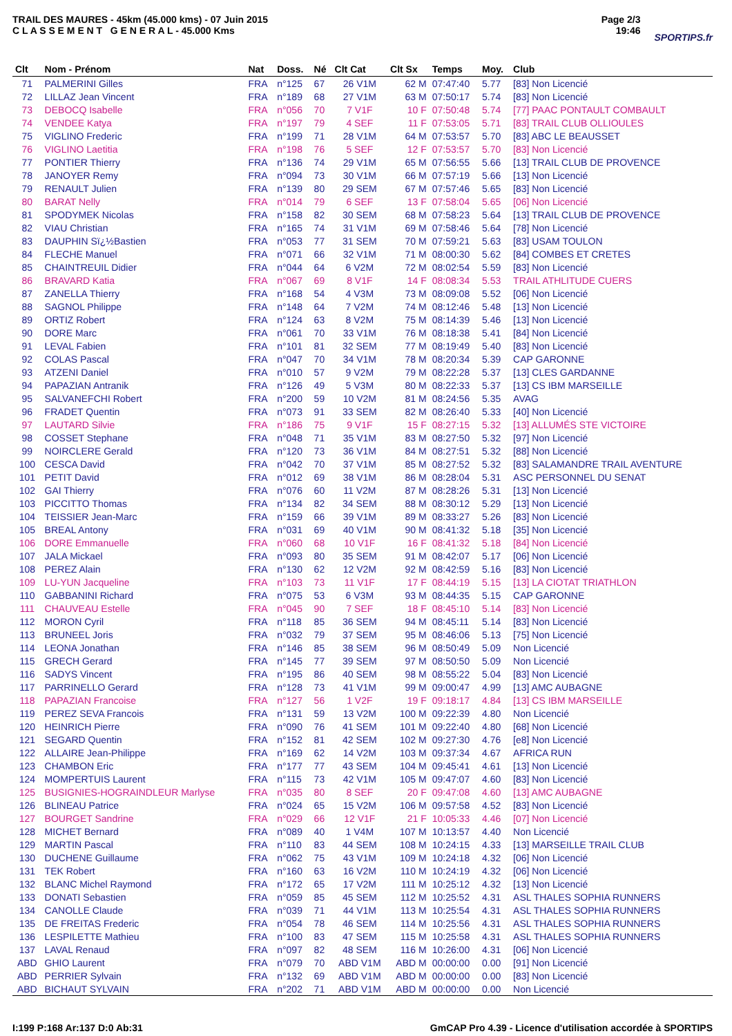TRAIL DES MAURES - 45km (45.000 kms) - 07 Juin 2015
C L A S S E M E N T G E N E R A L - 45.000 Kms
Page 2/3
19:46
SPORTIPS.fr
| Clt | Nom - Prénom | Nat | Doss. | Né | Clt Cat | Clt Sx | Temps | Moy. | Club |
| --- | --- | --- | --- | --- | --- | --- | --- | --- | --- |
| 71 | PALMERINI Gilles | FRA | n°125 | 67 | 26 V1M | 62 M | 07:47:40 | 5.77 | [83] Non Licencié |
| 72 | LILLAZ Jean Vincent | FRA | n°189 | 68 | 27 V1M | 63 M | 07:50:17 | 5.74 | [83] Non Licencié |
| 73 | DEBOCQ Isabelle | FRA | n°056 | 70 | 7 V1F | 10 F | 07:50:48 | 5.74 | [77] PAAC PONTAULT COMBAULT |
| 74 | VENDEE Katya | FRA | n°197 | 79 | 4 SEF | 11 F | 07:53:05 | 5.71 | [83] TRAIL CLUB OLLIOULES |
| 75 | VIGLINO Frederic | FRA | n°199 | 71 | 28 V1M | 64 M | 07:53:57 | 5.70 | [83] ABC LE BEAUSSET |
| 76 | VIGLINO Laetitia | FRA | n°198 | 76 | 5 SEF | 12 F | 07:53:57 | 5.70 | [83] Non Licencié |
| 77 | PONTIER Thierry | FRA | n°136 | 74 | 29 V1M | 65 M | 07:56:55 | 5.66 | [13] TRAIL CLUB DE PROVENCE |
| 78 | JANOYER Remy | FRA | n°094 | 73 | 30 V1M | 66 M | 07:57:19 | 5.66 | [13] Non Licencié |
| 79 | RENAULT Julien | FRA | n°139 | 80 | 29 SEM | 67 M | 07:57:46 | 5.65 | [83] Non Licencié |
| 80 | BARAT Nelly | FRA | n°014 | 79 | 6 SEF | 13 F | 07:58:04 | 5.65 | [06] Non Licencié |
| 81 | SPODYMEK Nicolas | FRA | n°158 | 82 | 30 SEM | 68 M | 07:58:23 | 5.64 | [13] TRAIL CLUB DE PROVENCE |
| 82 | VIAU Christian | FRA | n°165 | 74 | 31 V1M | 69 M | 07:58:46 | 5.64 | [78] Non Licencié |
| 83 | DAUPHIN Sï¿½Bastien | FRA | n°053 | 77 | 31 SEM | 70 M | 07:59:21 | 5.63 | [83] USAM TOULON |
| 84 | FLECHE Manuel | FRA | n°071 | 66 | 32 V1M | 71 M | 08:00:30 | 5.62 | [84] COMBES ET CRETES |
| 85 | CHAINTREUIL Didier | FRA | n°044 | 64 | 6 V2M | 72 M | 08:02:54 | 5.59 | [83] Non Licencié |
| 86 | BRAVARD Katia | FRA | n°067 | 69 | 8 V1F | 14 F | 08:08:34 | 5.53 | TRAIL ATHLITUDE CUERS |
| 87 | ZANELLA Thierry | FRA | n°168 | 54 | 4 V3M | 73 M | 08:09:08 | 5.52 | [06] Non Licencié |
| 88 | SAGNOL Philippe | FRA | n°148 | 64 | 7 V2M | 74 M | 08:12:46 | 5.48 | [13] Non Licencié |
| 89 | ORTIZ Robert | FRA | n°124 | 63 | 8 V2M | 75 M | 08:14:39 | 5.46 | [13] Non Licencié |
| 90 | DORE Marc | FRA | n°061 | 70 | 33 V1M | 76 M | 08:18:38 | 5.41 | [84] Non Licencié |
| 91 | LEVAL Fabien | FRA | n°101 | 81 | 32 SEM | 77 M | 08:19:49 | 5.40 | [83] Non Licencié |
| 92 | COLAS Pascal | FRA | n°047 | 70 | 34 V1M | 78 M | 08:20:34 | 5.39 | CAP GARONNE |
| 93 | ATZENI Daniel | FRA | n°010 | 57 | 9 V2M | 79 M | 08:22:28 | 5.37 | [13] CLES GARDANNE |
| 94 | PAPAZIAN Antranik | FRA | n°126 | 49 | 5 V3M | 80 M | 08:22:33 | 5.37 | [13] CS IBM MARSEILLE |
| 95 | SALVANEFCHI Robert | FRA | n°200 | 59 | 10 V2M | 81 M | 08:24:56 | 5.35 | AVAG |
| 96 | FRADET Quentin | FRA | n°073 | 91 | 33 SEM | 82 M | 08:26:40 | 5.33 | [40] Non Licencié |
| 97 | LAUTARD Silvie | FRA | n°186 | 75 | 9 V1F | 15 F | 08:27:15 | 5.32 | [13] ALLUMÉS STE VICTOIRE |
| 98 | COSSET Stephane | FRA | n°048 | 71 | 35 V1M | 83 M | 08:27:50 | 5.32 | [97] Non Licencié |
| 99 | NOIRCLERE Gerald | FRA | n°120 | 73 | 36 V1M | 84 M | 08:27:51 | 5.32 | [88] Non Licencié |
| 100 | CESCA David | FRA | n°042 | 70 | 37 V1M | 85 M | 08:27:52 | 5.32 | [83] SALAMANDRE TRAIL AVENTURE |
| 101 | PETIT David | FRA | n°012 | 69 | 38 V1M | 86 M | 08:28:04 | 5.31 | ASC PERSONNEL DU SENAT |
| 102 | GAI Thierry | FRA | n°076 | 60 | 11 V2M | 87 M | 08:28:26 | 5.31 | [13] Non Licencié |
| 103 | PICCITTO Thomas | FRA | n°134 | 82 | 34 SEM | 88 M | 08:30:12 | 5.29 | [13] Non Licencié |
| 104 | TEISSIER Jean-Marc | FRA | n°159 | 66 | 39 V1M | 89 M | 08:33:27 | 5.26 | [83] Non Licencié |
| 105 | BREAL Antony | FRA | n°031 | 69 | 40 V1M | 90 M | 08:41:32 | 5.18 | [35] Non Licencié |
| 106 | DORE Emmanuelle | FRA | n°060 | 68 | 10 V1F | 16 F | 08:41:32 | 5.18 | [84] Non Licencié |
| 107 | JALA Mickael | FRA | n°093 | 80 | 35 SEM | 91 M | 08:42:07 | 5.17 | [06] Non Licencié |
| 108 | PEREZ Alain | FRA | n°130 | 62 | 12 V2M | 92 M | 08:42:59 | 5.16 | [83] Non Licencié |
| 109 | LU-YUN Jacqueline | FRA | n°103 | 73 | 11 V1F | 17 F | 08:44:19 | 5.15 | [13] LA CIOTAT TRIATHLON |
| 110 | GABBANINI Richard | FRA | n°075 | 53 | 6 V3M | 93 M | 08:44:35 | 5.15 | CAP GARONNE |
| 111 | CHAUVEAU Estelle | FRA | n°045 | 90 | 7 SEF | 18 F | 08:45:10 | 5.14 | [83] Non Licencié |
| 112 | MORON Cyril | FRA | n°118 | 85 | 36 SEM | 94 M | 08:45:11 | 5.14 | [83] Non Licencié |
| 113 | BRUNEEL Joris | FRA | n°032 | 79 | 37 SEM | 95 M | 08:46:06 | 5.13 | [75] Non Licencié |
| 114 | LEONA Jonathan | FRA | n°146 | 85 | 38 SEM | 96 M | 08:50:49 | 5.09 | Non Licencié |
| 115 | GRECH Gerard | FRA | n°145 | 77 | 39 SEM | 97 M | 08:50:50 | 5.09 | Non Licencié |
| 116 | SADYS Vincent | FRA | n°195 | 86 | 40 SEM | 98 M | 08:55:22 | 5.04 | [83] Non Licencié |
| 117 | PARRINELLO Gerard | FRA | n°128 | 73 | 41 V1M | 99 M | 09:00:47 | 4.99 | [13] AMC AUBAGNE |
| 118 | PAPAZIAN Francoise | FRA | n°127 | 56 | 1 V2F | 19 F | 09:18:17 | 4.84 | [13] CS IBM MARSEILLE |
| 119 | PEREZ SEVA Francois | FRA | n°131 | 59 | 13 V2M | 100 M | 09:22:39 | 4.80 | Non Licencié |
| 120 | HEINRICH Pierre | FRA | n°090 | 76 | 41 SEM | 101 M | 09:22:40 | 4.80 | [68] Non Licencié |
| 121 | SEGARD Quentin | FRA | n°152 | 81 | 42 SEM | 102 M | 09:27:30 | 4.76 | [e8] Non Licencié |
| 122 | ALLAIRE Jean-Philippe | FRA | n°169 | 62 | 14 V2M | 103 M | 09:37:34 | 4.67 | AFRICA RUN |
| 123 | CHAMBON Eric | FRA | n°177 | 77 | 43 SEM | 104 M | 09:45:41 | 4.61 | [13] Non Licencié |
| 124 | MOMPERTUIS Laurent | FRA | n°115 | 73 | 42 V1M | 105 M | 09:47:07 | 4.60 | [83] Non Licencié |
| 125 | BUSIGNIES-HOGRAINDLEUR Marlyse | FRA | n°035 | 80 | 8 SEF | 20 F | 09:47:08 | 4.60 | [13] AMC AUBAGNE |
| 126 | BLINEAU Patrice | FRA | n°024 | 65 | 15 V2M | 106 M | 09:57:58 | 4.52 | [83] Non Licencié |
| 127 | BOURGET Sandrine | FRA | n°029 | 66 | 12 V1F | 21 F | 10:05:33 | 4.46 | [07] Non Licencié |
| 128 | MICHET Bernard | FRA | n°089 | 40 | 1 V4M | 107 M | 10:13:57 | 4.40 | Non Licencié |
| 129 | MARTIN Pascal | FRA | n°110 | 83 | 44 SEM | 108 M | 10:24:15 | 4.33 | [13] MARSEILLE TRAIL CLUB |
| 130 | DUCHENE Guillaume | FRA | n°062 | 75 | 43 V1M | 109 M | 10:24:18 | 4.32 | [06] Non Licencié |
| 131 | TEK Robert | FRA | n°160 | 63 | 16 V2M | 110 M | 10:24:19 | 4.32 | [06] Non Licencié |
| 132 | BLANC Michel Raymond | FRA | n°172 | 65 | 17 V2M | 111 M | 10:25:12 | 4.32 | [13] Non Licencié |
| 133 | DONATI Sebastien | FRA | n°059 | 85 | 45 SEM | 112 M | 10:25:52 | 4.31 | ASL THALES SOPHIA RUNNERS |
| 134 | CANOLLE Claude | FRA | n°039 | 71 | 44 V1M | 113 M | 10:25:54 | 4.31 | ASL THALES SOPHIA RUNNERS |
| 135 | DE FREITAS Frederic | FRA | n°054 | 78 | 46 SEM | 114 M | 10:25:56 | 4.31 | ASL THALES SOPHIA RUNNERS |
| 136 | LESPILETTE Mathieu | FRA | n°100 | 83 | 47 SEM | 115 M | 10:25:58 | 4.31 | ASL THALES SOPHIA RUNNERS |
| 137 | LAVAL Renaud | FRA | n°097 | 82 | 48 SEM | 116 M | 10:26:00 | 4.31 | [06] Non Licencié |
| ABD | GHIO Laurent | FRA | n°079 | 70 | ABD V1M | ABD M | 00:00:00 | 0.00 | [91] Non Licencié |
| ABD | PERRIER Sylvain | FRA | n°132 | 69 | ABD V1M | ABD M | 00:00:00 | 0.00 | [83] Non Licencié |
| ABD | BICHAUT SYLVAIN | FRA | n°202 | 71 | ABD V1M | ABD M | 00:00:00 | 0.00 | Non Licencié |
I:199 P:168 Ar:137 D:0 Ab:31 GmCAP Pro 4.39 - Licence d'utilisation accordée à SPORTIPS